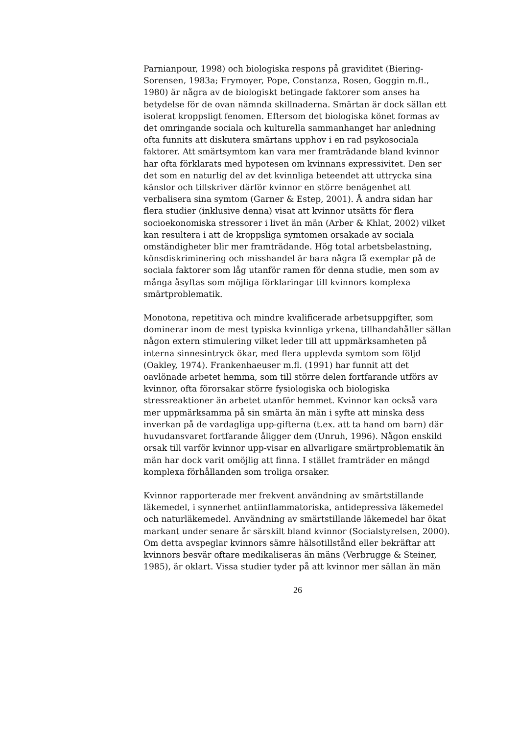Parnianpour, 1998) och biologiska respons på graviditet (Biering-Sorensen, 1983a; Frymoyer, Pope, Constanza, Rosen, Goggin m.fl., 1980) är några av de biologiskt betingade faktorer som anses ha betydelse för de ovan nämnda skillnaderna. Smärtan är dock sällan ett isolerat kroppsligt fenomen. Eftersom det biologiska könet formas av det omringande sociala och kulturella sammanhanget har anledning ofta funnits att diskutera smärtans upphov i en rad psykosociala faktorer. Att smärtsymtom kan vara mer framträdande bland kvinnor har ofta förklarats med hypotesen om kvinnans expressivitet. Den ser det som en naturlig del av det kvinnliga beteendet att uttrycka sina känslor och tillskriver därför kvinnor en större benägenhet att verbalisera sina symtom (Garner & Estep, 2001). Å andra sidan har flera studier (inklusive denna) visat att kvinnor utsätts för flera socioekonomiska stressorer i livet än män (Arber & Khlat, 2002) vilket kan resultera i att de kroppsliga symtomen orsakade av sociala omständigheter blir mer framträdande. Hög total arbetsbelastning, könsdiskriminering och misshandel är bara några få exemplar på de sociala faktorer som låg utanför ramen för denna studie, men som av många åsyftas som möjliga förklaringar till kvinnors komplexa smärtproblematik.
Monotona, repetitiva och mindre kvalificerade arbetsuppgifter, som dominerar inom de mest typiska kvinnliga yrkena, tillhandahåller sällan någon extern stimulering vilket leder till att uppmärksamheten på interna sinnesintryck ökar, med flera upplevda symtom som följd (Oakley, 1974). Frankenhaeuser m.fl. (1991) har funnit att det oavlönade arbetet hemma, som till större delen fortfarande utförs av kvinnor, ofta förorsakar större fysiologiska och biologiska stressreaktioner än arbetet utanför hemmet. Kvinnor kan också vara mer uppmärksamma på sin smärta än män i syfte att minska dess inverkan på de vardagliga upp-gifterna (t.ex. att ta hand om barn) där huvudansvaret fortfarande åligger dem (Unruh, 1996). Någon enskild orsak till varför kvinnor upp-visar en allvarligare smärtproblematik än män har dock varit omöjlig att finna. I stället framträder en mängd komplexa förhållanden som troliga orsaker.
Kvinnor rapporterade mer frekvent användning av smärtstillande läkemedel, i synnerhet antiinflammatoriska, antidepressiva läkemedel och naturläkemedel. Användning av smärtstillande läkemedel har ökat markant under senare år särskilt bland kvinnor (Socialstyrelsen, 2000). Om detta avspeglar kvinnors sämre hälsotillstånd eller bekräftar att kvinnors besvär oftare medikaliseras än mäns (Verbrugge & Steiner, 1985), är oklart. Vissa studier tyder på att kvinnor mer sällan än män
26